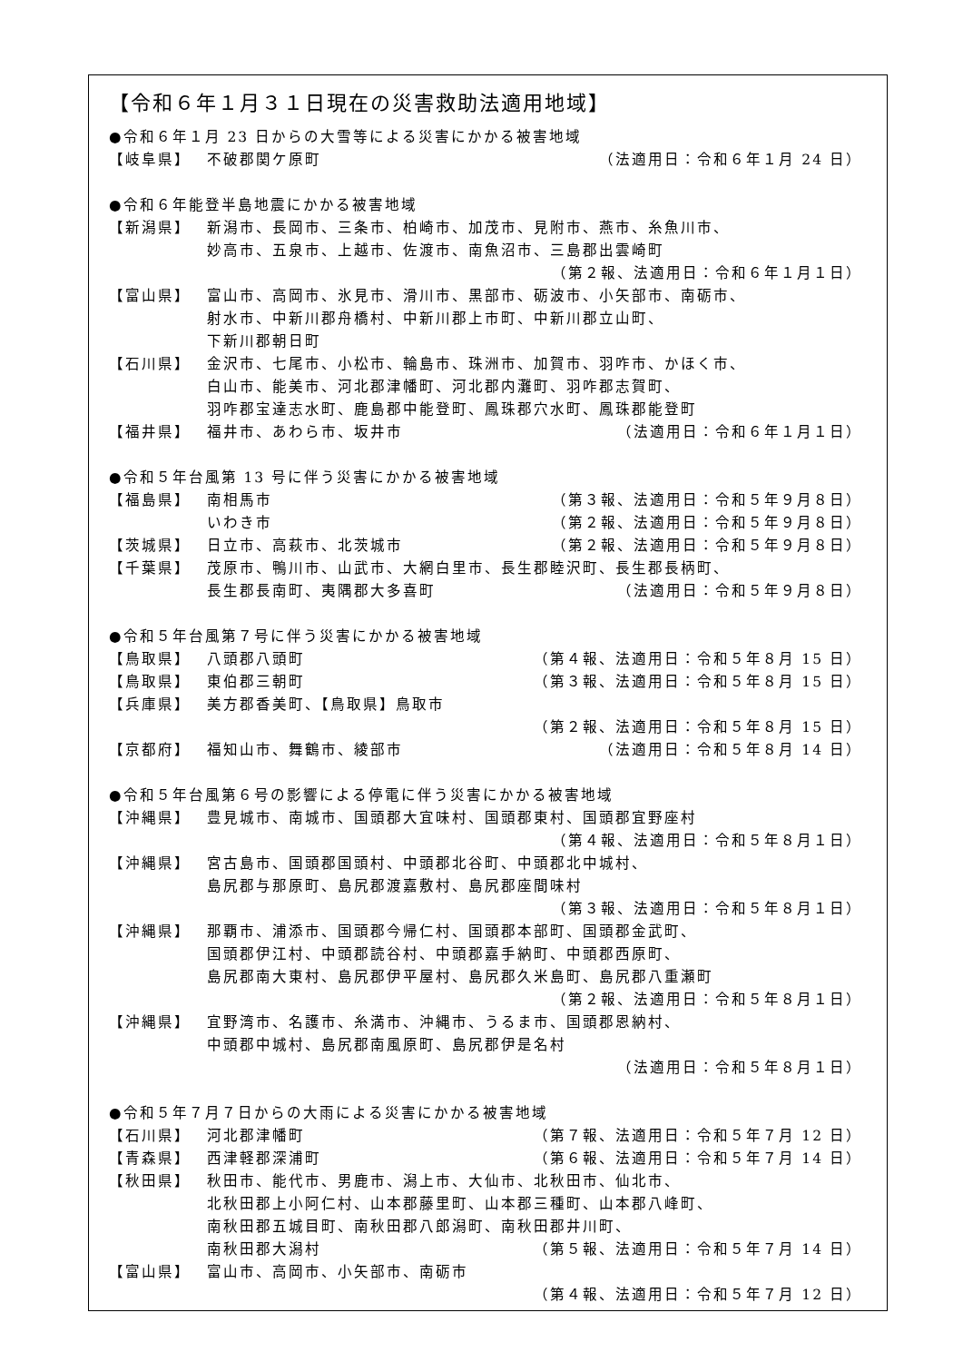【令和６年１月３１日現在の災害救助法適用地域】
●令和６年１月 23 日からの大雪等による災害にかかる被害地域
【岐阜県】 不破郡関ケ原町 （法適用日：令和６年１月 24 日）
●令和６年能登半島地震にかかる被害地域
【新潟県】 新潟市、長岡市、三条市、柏崎市、加茂市、見附市、燕市、糸魚川市、
妙高市、五泉市、上越市、佐渡市、南魚沼市、三島郡出雲崎町
（第２報、法適用日：令和６年１月１日）
【富山県】 富山市、高岡市、氷見市、滑川市、黒部市、砺波市、小矢部市、南砺市、
射水市、中新川郡舟橋村、中新川郡上市町、中新川郡立山町、
下新川郡朝日町
【石川県】 金沢市、七尾市、小松市、輪島市、珠洲市、加賀市、羽咋市、かほく市、
白山市、能美市、河北郡津幡町、河北郡内灘町、羽咋郡志賀町、
羽咋郡宝達志水町、鹿島郡中能登町、鳳珠郡穴水町、鳳珠郡能登町
【福井県】 福井市、あわら市、坂井市 （法適用日：令和６年１月１日）
●令和５年台風第 13 号に伴う災害にかかる被害地域
【福島県】 南相馬市 （第３報、法適用日：令和５年９月８日）
いわき市 （第２報、法適用日：令和５年９月８日）
【茨城県】 日立市、高萩市、北茨城市 （第２報、法適用日：令和５年９月８日）
【千葉県】 茂原市、鴨川市、山武市、大網白里市、長生郡睦沢町、長生郡長柄町、
長生郡長南町、夷隅郡大多喜町 （法適用日：令和５年９月８日）
●令和５年台風第７号に伴う災害にかかる被害地域
【鳥取県】 八頭郡八頭町 （第４報、法適用日：令和５年８月 15 日）
【鳥取県】 東伯郡三朝町 （第３報、法適用日：令和５年８月 15 日）
【兵庫県】 美方郡香美町、【鳥取県】鳥取市
（第２報、法適用日：令和５年８月 15 日）
【京都府】 福知山市、舞鶴市、綾部市 （法適用日：令和５年８月 14 日）
●令和５年台風第６号の影響による停電に伴う災害にかかる被害地域
【沖縄県】 豊見城市、南城市、国頭郡大宜味村、国頭郡東村、国頭郡宜野座村
（第４報、法適用日：令和５年８月１日）
【沖縄県】 宮古島市、国頭郡国頭村、中頭郡北谷町、中頭郡北中城村、
島尻郡与那原町、島尻郡渡嘉敷村、島尻郡座間味村
（第３報、法適用日：令和５年８月１日）
【沖縄県】 那覇市、浦添市、国頭郡今帰仁村、国頭郡本部町、国頭郡金武町、
国頭郡伊江村、中頭郡読谷村、中頭郡嘉手納町、中頭郡西原町、
島尻郡南大東村、島尻郡伊平屋村、島尻郡久米島町、島尻郡八重瀬町
（第２報、法適用日：令和５年８月１日）
【沖縄県】 宜野湾市、名護市、糸満市、沖縄市、うるま市、国頭郡恩納村、
中頭郡中城村、島尻郡南風原町、島尻郡伊是名村
（法適用日：令和５年８月１日）
●令和５年７月７日からの大雨による災害にかかる被害地域
【石川県】 河北郡津幡町 （第７報、法適用日：令和５年７月 12 日）
【青森県】 西津軽郡深浦町 （第６報、法適用日：令和５年７月 14 日）
【秋田県】 秋田市、能代市、男鹿市、潟上市、大仙市、北秋田市、仙北市、
北秋田郡上小阿仁村、山本郡藤里町、山本郡三種町、山本郡八峰町、
南秋田郡五城目町、南秋田郡八郎潟町、南秋田郡井川町、
南秋田郡大潟村 （第５報、法適用日：令和５年７月 14 日）
【富山県】 富山市、高岡市、小矢部市、南砺市
（第４報、法適用日：令和５年７月 12 日）